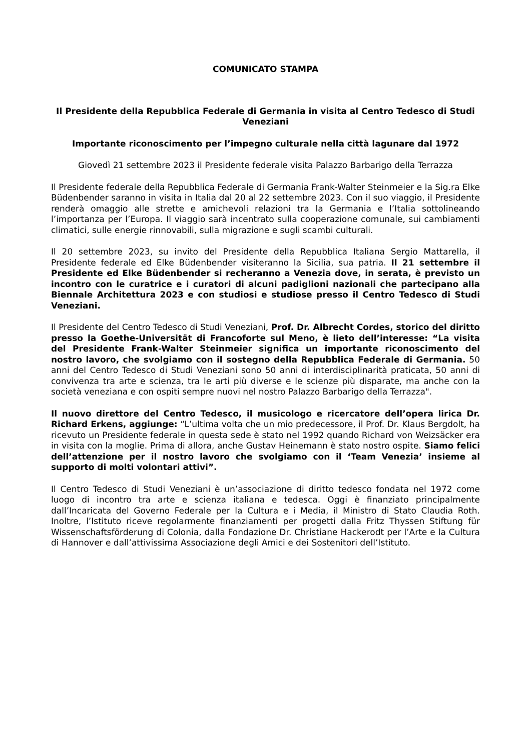COMUNICATO STAMPA
Il Presidente della Repubblica Federale di Germania in visita al Centro Tedesco di Studi Veneziani
Importante riconoscimento per l’impegno culturale nella città lagunare dal 1972
Giovedì 21 settembre 2023 il Presidente federale visita Palazzo Barbarigo della Terrazza
Il Presidente federale della Repubblica Federale di Germania Frank-Walter Steinmeier e la Sig.ra Elke Büdenbender saranno in visita in Italia dal 20 al 22 settembre 2023. Con il suo viaggio, il Presidente renderà omaggio alle strette e amichevoli relazioni tra la Germania e l’Italia sottolineando l’importanza per l’Europa. Il viaggio sarà incentrato sulla cooperazione comunale, sui cambiamenti climatici, sulle energie rinnovabili, sulla migrazione e sugli scambi culturali.
Il 20 settembre 2023, su invito del Presidente della Repubblica Italiana Sergio Mattarella, il Presidente federale ed Elke Büdenbender visiteranno la Sicilia, sua patria. Il 21 settembre il Presidente ed Elke Büdenbender si recheranno a Venezia dove, in serata, è previsto un incontro con le curatrice e i curatori di alcuni padiglioni nazionali che partecipano alla Biennale Architettura 2023 e con studiosi e studiose presso il Centro Tedesco di Studi Veneziani.
Il Presidente del Centro Tedesco di Studi Veneziani, Prof. Dr. Albrecht Cordes, storico del diritto presso la Goethe-Universität di Francoforte sul Meno, è lieto dell’interesse: “La visita del Presidente Frank-Walter Steinmeier significa un importante riconoscimento del nostro lavoro, che svolgiamo con il sostegno della Repubblica Federale di Germania. 50 anni del Centro Tedesco di Studi Veneziani sono 50 anni di interdisciplinarità praticata, 50 anni di convivenza tra arte e scienza, tra le arti più diverse e le scienze più disparate, ma anche con la società veneziana e con ospiti sempre nuovi nel nostro Palazzo Barbarigo della Terrazza".
Il nuovo direttore del Centro Tedesco, il musicologo e ricercatore dell’opera lirica Dr. Richard Erkens, aggiunge: “L’ultima volta che un mio predecessore, il Prof. Dr. Klaus Bergdolt, ha ricevuto un Presidente federale in questa sede è stato nel 1992 quando Richard von Weizsäcker era in visita con la moglie. Prima di allora, anche Gustav Heinemann è stato nostro ospite. Siamo felici dell’attenzione per il nostro lavoro che svolgiamo con il ‘Team Venezia’ insieme al supporto di molti volontari attivi”.
Il Centro Tedesco di Studi Veneziani è un’associazione di diritto tedesco fondata nel 1972 come luogo di incontro tra arte e scienza italiana e tedesca. Oggi è finanziato principalmente dall’Incaricata del Governo Federale per la Cultura e i Media, il Ministro di Stato Claudia Roth. Inoltre, l’Istituto riceve regolarmente finanziamenti per progetti dalla Fritz Thyssen Stiftung für Wissenschaftsförderung di Colonia, dalla Fondazione Dr. Christiane Hackerodt per l’Arte e la Cultura di Hannover e dall’attivissima Associazione degli Amici e dei Sostenitori dell’Istituto.